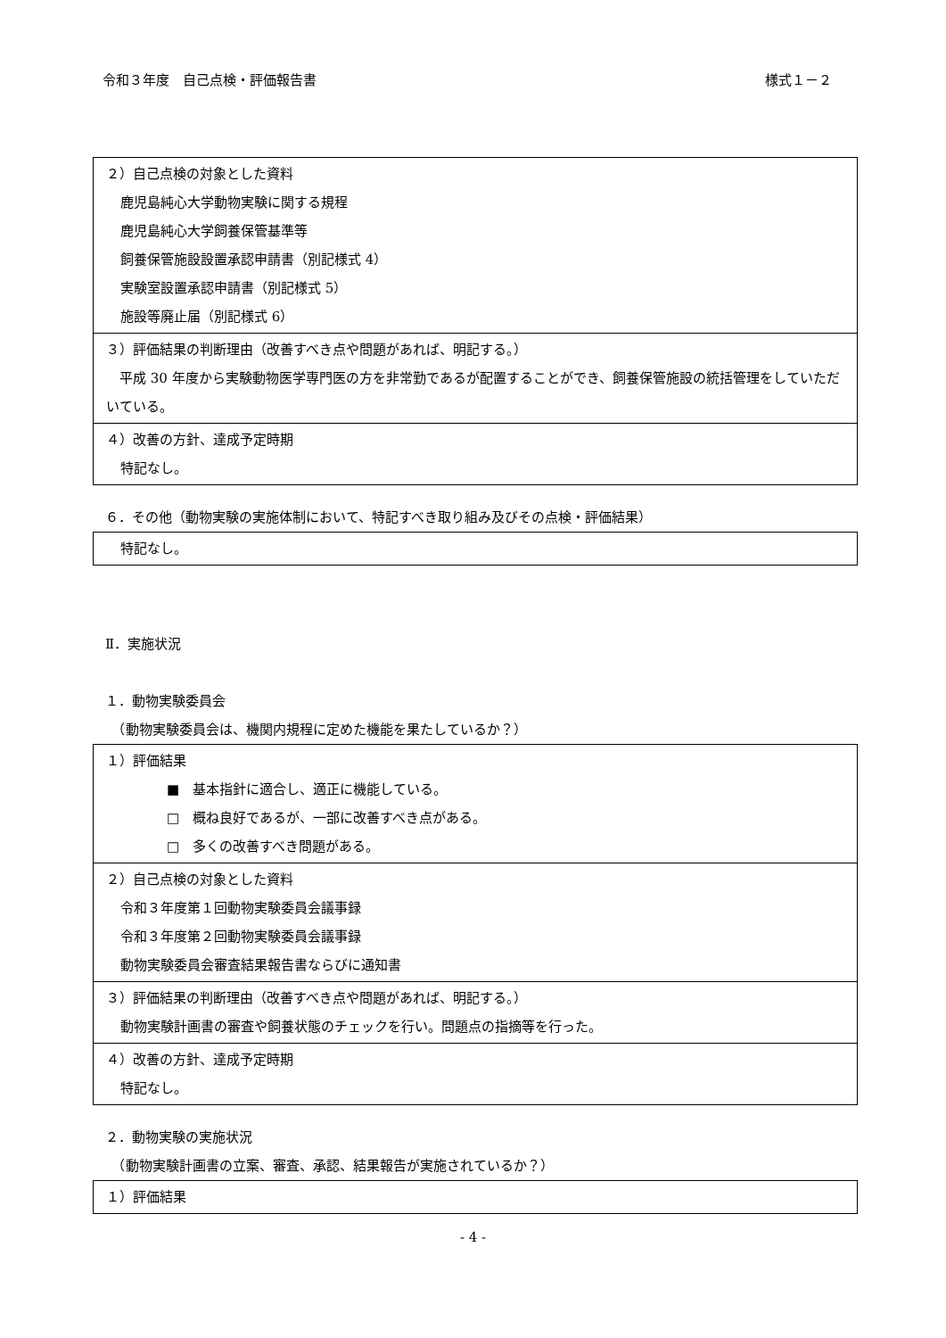令和３年度　自己点検・評価報告書 様式１－２
| ２）自己点検の対象とした資料 鹿児島純心大学動物実験に関する規程 鹿児島純心大学飼養保管基準等 飼養保管施設設置承認申請書（別記様式 4） 実験室設置承認申請書（別記様式 5） 施設等廃止届（別記様式 6） |
| ３）評価結果の判断理由（改善すべき点や問題があれば、明記する。） 平成 30 年度から実験動物医学専門医の方を非常勤であるが配置することができ、飼養保管施設の統括管理をしていただいている。 |
| ４）改善の方針、達成予定時期 特記なし。 |
６．その他（動物実験の実施体制において、特記すべき取り組み及びその点検・評価結果）
| 特記なし。 |
Ⅱ．実施状況
１．動物実験委員会
　（動物実験委員会は、機関内規程に定めた機能を果たしているか？）
| １）評価結果 ■ 基本指針に適合し、適正に機能している。 □ 概ね良好であるが、一部に改善すべき点がある。 □ 多くの改善すべき問題がある。 |
| ２）自己点検の対象とした資料 令和３年度第１回動物実験委員会議事録 令和３年度第２回動物実験委員会議事録 動物実験委員会審査結果報告書ならびに通知書 |
| ３）評価結果の判断理由（改善すべき点や問題があれば、明記する。） 動物実験計画書の審査や飼養状態のチェックを行い。問題点の指摘等を行った。 |
| ４）改善の方針、達成予定時期 特記なし。 |
２．動物実験の実施状況
　（動物実験計画書の立案、審査、承認、結果報告が実施されているか？）
| １）評価結果 |
- 4 -